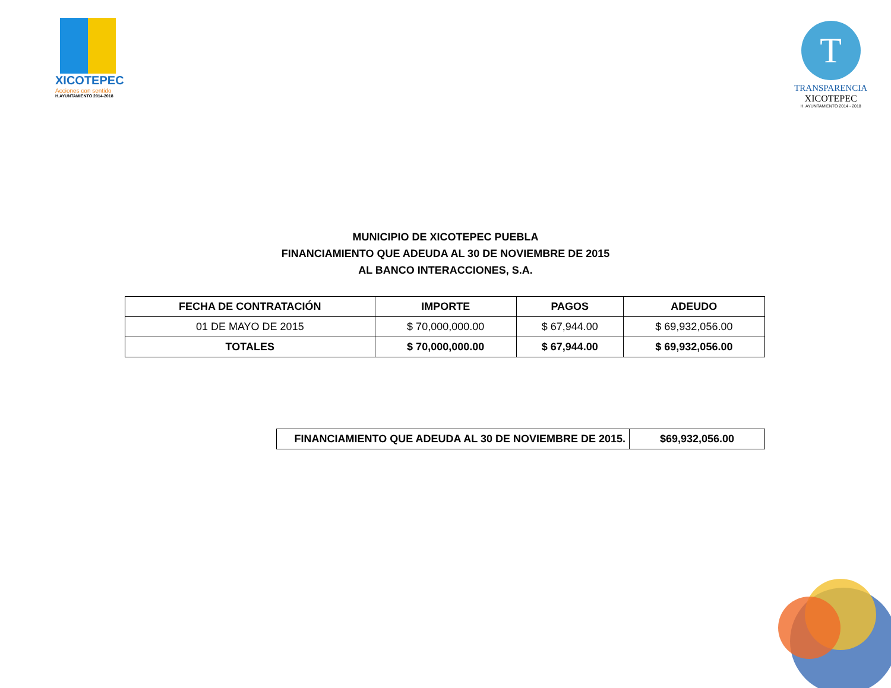XICOTEPEC
Acciones con sentido
H.AYUNTAMIENTO 2014-2018
T
TRANSPARENCIA
XICOTEPEC
H. AYUNTAMIENTO 2014 - 2018
MUNICIPIO DE XICOTEPEC PUEBLA
FINANCIAMIENTO QUE ADEUDA AL 30 DE NOVIEMBRE DE 2015
AL BANCO INTERACCIONES, S.A.
| FECHA DE CONTRATACIÓN | IMPORTE | PAGOS | ADEUDO |
| --- | --- | --- | --- |
| 01 DE MAYO DE 2015 | $ 70,000,000.00 | $ 67,944.00 | $ 69,932,056.00 |
| TOTALES | $ 70,000,000.00 | $ 67,944.00 | $ 69,932,056.00 |
| FINANCIAMIENTO QUE ADEUDA AL 30 DE NOVIEMBRE DE 2015. | $69,932,056.00 |
| --- | --- |